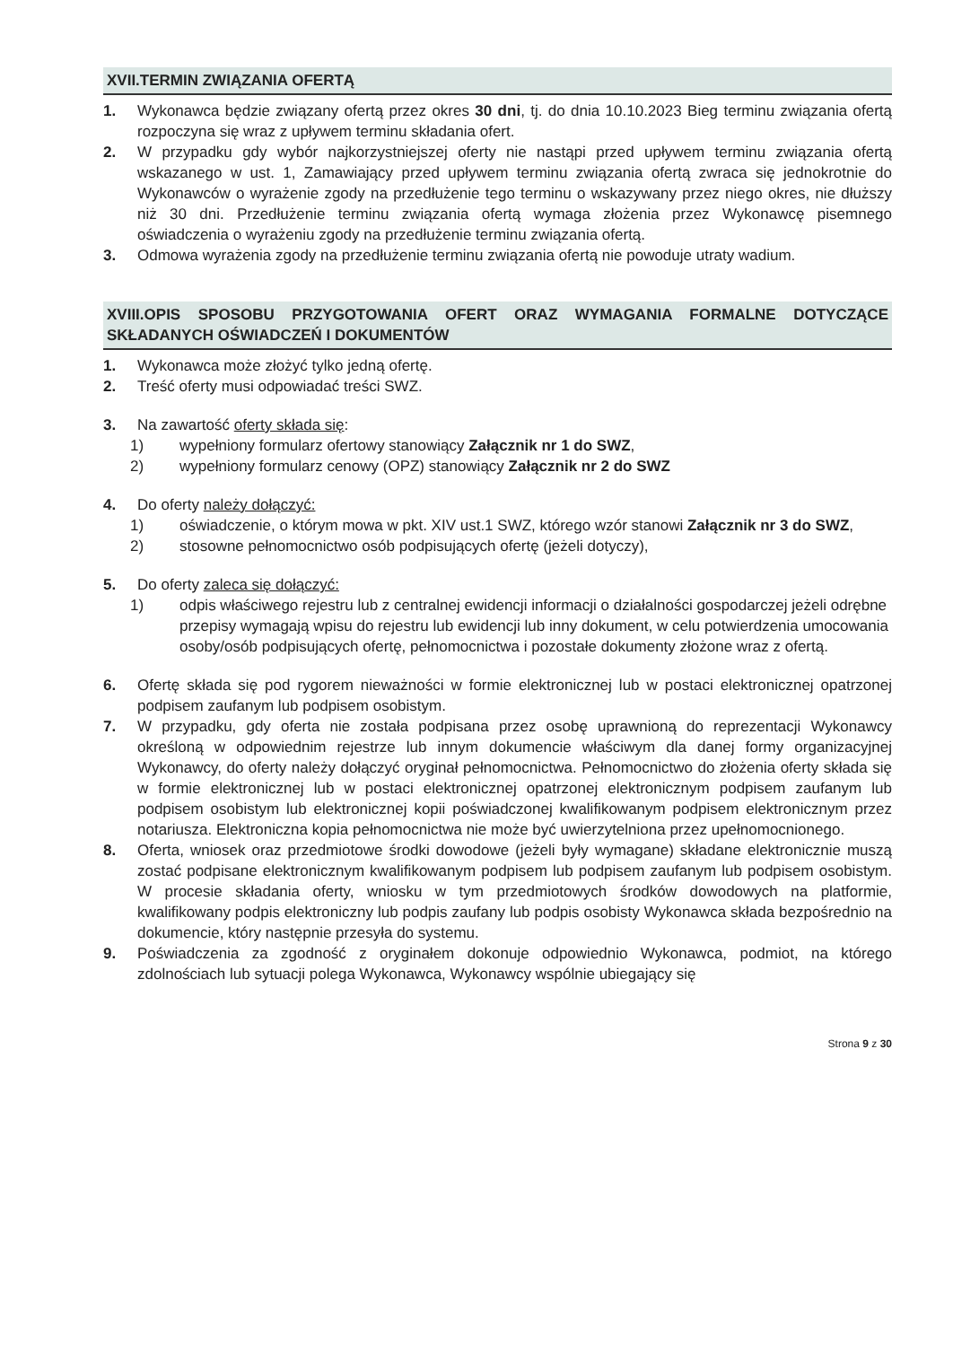XVII.TERMIN ZWIĄZANIA OFERTĄ
1. Wykonawca będzie związany ofertą przez okres 30 dni, tj. do dnia 10.10.2023 Bieg terminu związania ofertą rozpoczyna się wraz z upływem terminu składania ofert.
2. W przypadku gdy wybór najkorzystniejszej oferty nie nastąpi przed upływem terminu związania ofertą wskazanego w ust. 1, Zamawiający przed upływem terminu związania ofertą zwraca się jednokrotnie do Wykonawców o wyrażenie zgody na przedłużenie tego terminu o wskazywany przez niego okres, nie dłuższy niż 30 dni. Przedłużenie terminu związania ofertą wymaga złożenia przez Wykonawcę pisemnego oświadczenia o wyrażeniu zgody na przedłużenie terminu związania ofertą.
3. Odmowa wyrażenia zgody na przedłużenie terminu związania ofertą nie powoduje utraty wadium.
XVIII.OPIS SPOSOBU PRZYGOTOWANIA OFERT ORAZ WYMAGANIA FORMALNE DOTYCZĄCE SKŁADANYCH OŚWIADCZEŃ I DOKUMENTÓW
1. Wykonawca może złożyć tylko jedną ofertę.
2. Treść oferty musi odpowiadać treści SWZ.
3. Na zawartość oferty składa się:
1) wypełniony formularz ofertowy stanowiący Załącznik nr 1 do SWZ,
2) wypełniony formularz cenowy (OPZ) stanowiący Załącznik nr 2 do SWZ
4. Do oferty należy dołączyć:
1) oświadczenie, o którym mowa w pkt. XIV ust.1 SWZ, którego wzór stanowi Załącznik nr 3 do SWZ,
2) stosowne pełnomocnictwo osób podpisujących ofertę (jeżeli dotyczy),
5. Do oferty zaleca się dołączyć:
1) odpis właściwego rejestru lub z centralnej ewidencji informacji o działalności gospodarczej jeżeli odrębne przepisy wymagają wpisu do rejestru lub ewidencji lub inny dokument, w celu potwierdzenia umocowania osoby/osób podpisujących ofertę, pełnomocnictwa i pozostałe dokumenty złożone wraz z ofertą.
6. Ofertę składa się pod rygorem nieważności w formie elektronicznej lub w postaci elektronicznej opatrzonej podpisem zaufanym lub podpisem osobistym.
7. W przypadku, gdy oferta nie została podpisana przez osobę uprawnioną do reprezentacji Wykonawcy określoną w odpowiednim rejestrze lub innym dokumencie właściwym dla danej formy organizacyjnej Wykonawcy, do oferty należy dołączyć oryginał pełnomocnictwa. Pełnomocnictwo do złożenia oferty składa się w formie elektronicznej lub w postaci elektronicznej opatrzonej elektronicznym podpisem zaufanym lub podpisem osobistym lub elektronicznej kopii poświadczonej kwalifikowanym podpisem elektronicznym przez notariusza. Elektroniczna kopia pełnomocnictwa nie może być uwierzytelniona przez upełnomocnionego.
8. Oferta, wniosek oraz przedmiotowe środki dowodowe (jeżeli były wymagane) składane elektronicznie muszą zostać podpisane elektronicznym kwalifikowanym podpisem lub podpisem zaufanym lub podpisem osobistym. W procesie składania oferty, wniosku w tym przedmiotowych środków dowodowych na platformie, kwalifikowany podpis elektroniczny lub podpis zaufany lub podpis osobisty Wykonawca składa bezpośrednio na dokumencie, który następnie przesyła do systemu.
9. Poświadczenia za zgodność z oryginałem dokonuje odpowiednio Wykonawca, podmiot, na którego zdolnościach lub sytuacji polega Wykonawca, Wykonawcy wspólnie ubiegający się
Strona 9 z 30